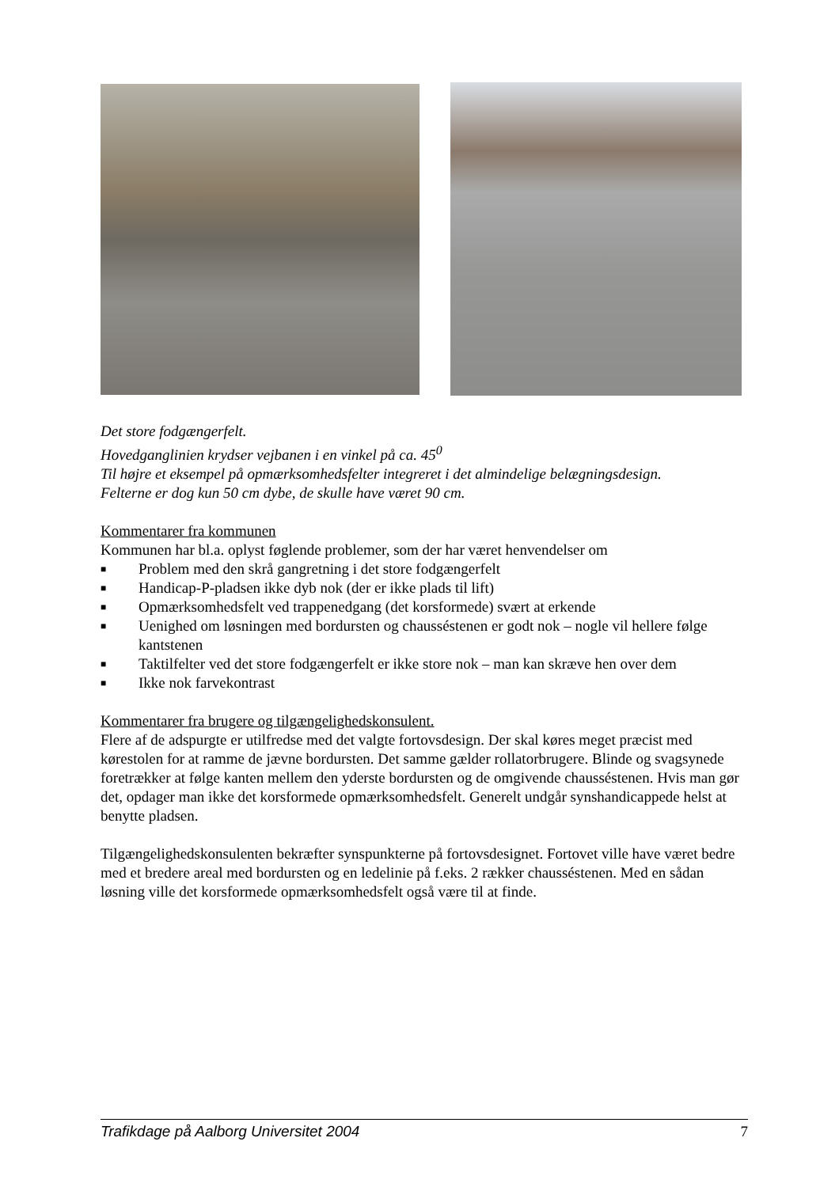Det store fodgængerfelt.
Hovedganglinien krydser vejbanen i en vinkel på ca. 45<sup>0</sup>
Til højre et eksempel på opmærksomhedsfelter integreret i det almindelige belægningsdesign.
Felterne er dog kun 50 cm dybe, de skulle have været 90 cm.
Kommentarer fra kommunen
Kommunen har bl.a. oplyst føglende problemer, som der har været henvendelser om
■ Problem med den skrå gangretning i det store fodgængerfelt
■ Handicap-P-pladsen ikke dyb nok (der er ikke plads til lift)
■ Opmærksomhedsfelt ved trappenedgang (det korsformede) svært at erkende
■ Uenighed om løsningen med bordursten og chausséstenen er godt nok – nogle vil hellere følge kantstenen
■ Taktilfelter ved det store fodgængerfelt er ikke store nok – man kan skræve hen over dem
■ Ikke nok farvekontrast
Kommentarer fra brugere og tilgængelighedskonsulent.
Flere af de adspurgte er utilfredse med det valgte fortovsdesign. Der skal køres meget præcist med kørestolen for at ramme de jævne bordursten. Det samme gælder rollatorbrugere. Blinde og svagsynede foretrækker at følge kanten mellem den yderste bordursten og de omgivende chausséstenen. Hvis man gør det, opdager man ikke det korsformede opmærksomhedsfelt. Generelt undgår synshandicappede helst at benytte pladsen.
Tilgængelighedskonsulenten bekræfter synspunkterne på fortovsdesignet. Fortovet ville have været bedre med et bredere areal med bordursten og en ledelinie på f.eks. 2 rækker chausséstenen. Med en sådan løsning ville det korsformede opmærksomhedsfelt også være til at finde.
Trafikdage på Aalborg Universitet 2004 7